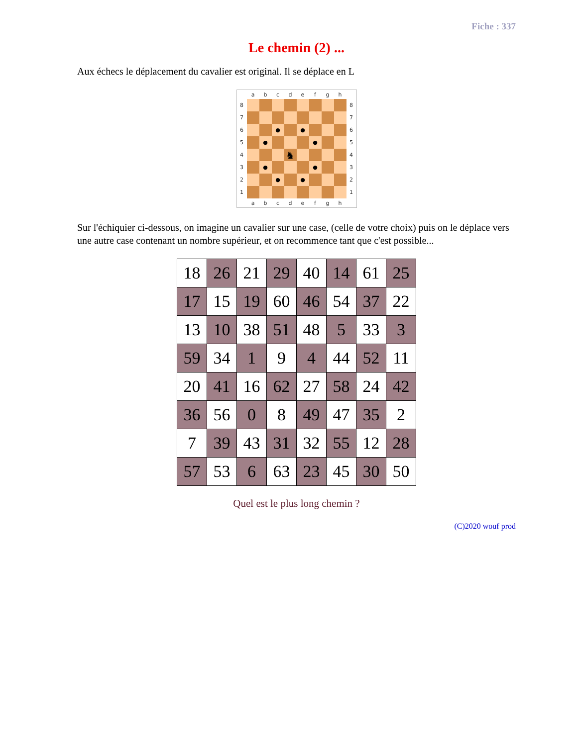Fiche : 337
Le chemin (2) ...
Aux échecs le déplacement du cavalier est original. Il se déplace en L
| | a | b | c | d | e | f | g | h | |
| 8 | | | | | | | | | 8 |
| 7 | | | | | | | | | 7 |
| 6 | | | ● | | ● | | | | 6 |
| 5 | | ● | | | | ● | | | 5 |
| 4 | | | | ♞ | | | | | 4 |
| 3 | | ● | | | | ● | | | 3 |
| 2 | | | ● | | ● | | | | 2 |
| 1 | | | | | | | | | 1 |
| | a | b | c | d | e | f | g | h | |
Sur l'échiquier ci-dessous, on imagine un cavalier sur une case, (celle de votre choix) puis on le déplace vers une autre case contenant un nombre supérieur, et on recommence tant que c'est possible...
| 18 | 26 | 21 | 29 | 40 | 14 | 61 | 25 |
| 17 | 15 | 19 | 60 | 46 | 54 | 37 | 22 |
| 13 | 10 | 38 | 51 | 48 | 5 | 33 | 3 |
| 59 | 34 | 1 | 9 | 4 | 44 | 52 | 11 |
| 20 | 41 | 16 | 62 | 27 | 58 | 24 | 42 |
| 36 | 56 | 0 | 8 | 49 | 47 | 35 | 2 |
| 7 | 39 | 43 | 31 | 32 | 55 | 12 | 28 |
| 57 | 53 | 6 | 63 | 23 | 45 | 30 | 50 |
Quel est le plus long chemin ?
(C)2020 wouf prod